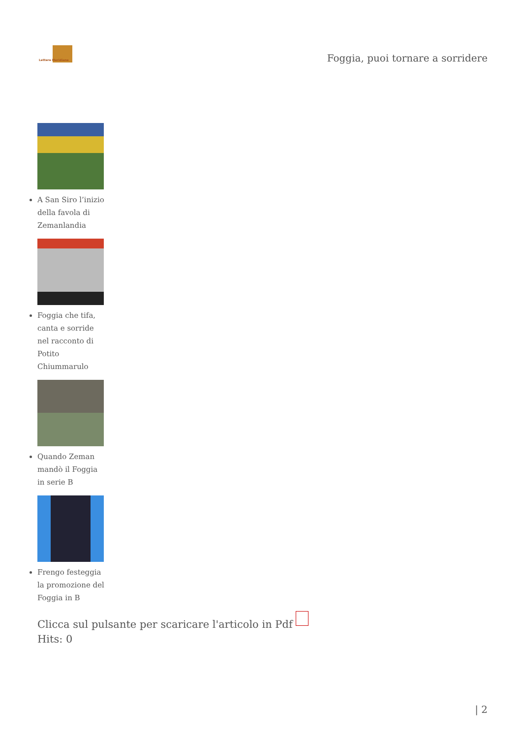Lettere Meridiane
Foggia, puoi tornare a sorridere
A San Siro l’inizio della favola di Zemanlandia
Foggia che tifa, canta e sorride nel racconto di Potito Chiummarulo
Quando Zeman mandò il Foggia in serie B
Frengo festeggia la promozione del Foggia in B
Clicca sul pulsante per scaricare l'articolo in Pdf
Hits: 0
| 2